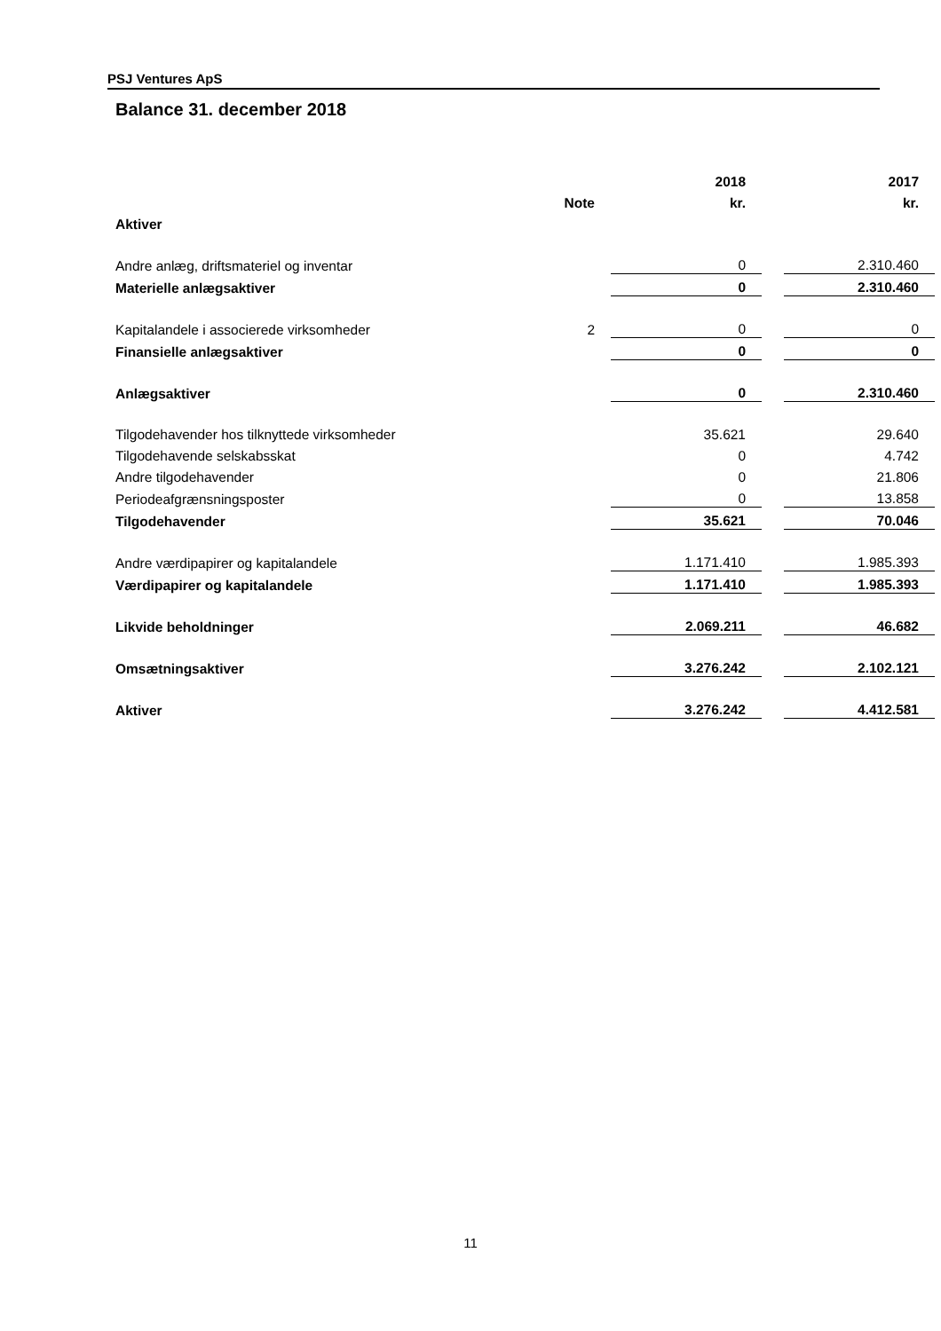PSJ Ventures ApS
Balance 31. december 2018
| | | 2018 | | 2017 |
| | Note | kr. | | kr. |
| Aktiver | | | | |
| Andre anlæg, driftsmateriel og inventar | | 0 | | 2.310.460 |
| Materielle anlægsaktiver | | 0 | | 2.310.460 |
| Kapitalandele i associerede virksomheder | 2 | 0 | | 0 |
| Finansielle anlægsaktiver | | 0 | | 0 |
| Anlægsaktiver | | 0 | | 2.310.460 |
| Tilgodehavender hos tilknyttede virksomheder | | 35.621 | | 29.640 |
| Tilgodehavende selskabsskat | | 0 | | 4.742 |
| Andre tilgodehavender | | 0 | | 21.806 |
| Periodeafgrænsningsposter | | 0 | | 13.858 |
| Tilgodehavender | | 35.621 | | 70.046 |
| Andre værdipapirer og kapitalandele | | 1.171.410 | | 1.985.393 |
| Værdipapirer og kapitalandele | | 1.171.410 | | 1.985.393 |
| Likvide beholdninger | | 2.069.211 | | 46.682 |
| Omsætningsaktiver | | 3.276.242 | | 2.102.121 |
| Aktiver | | 3.276.242 | | 4.412.581 |
11